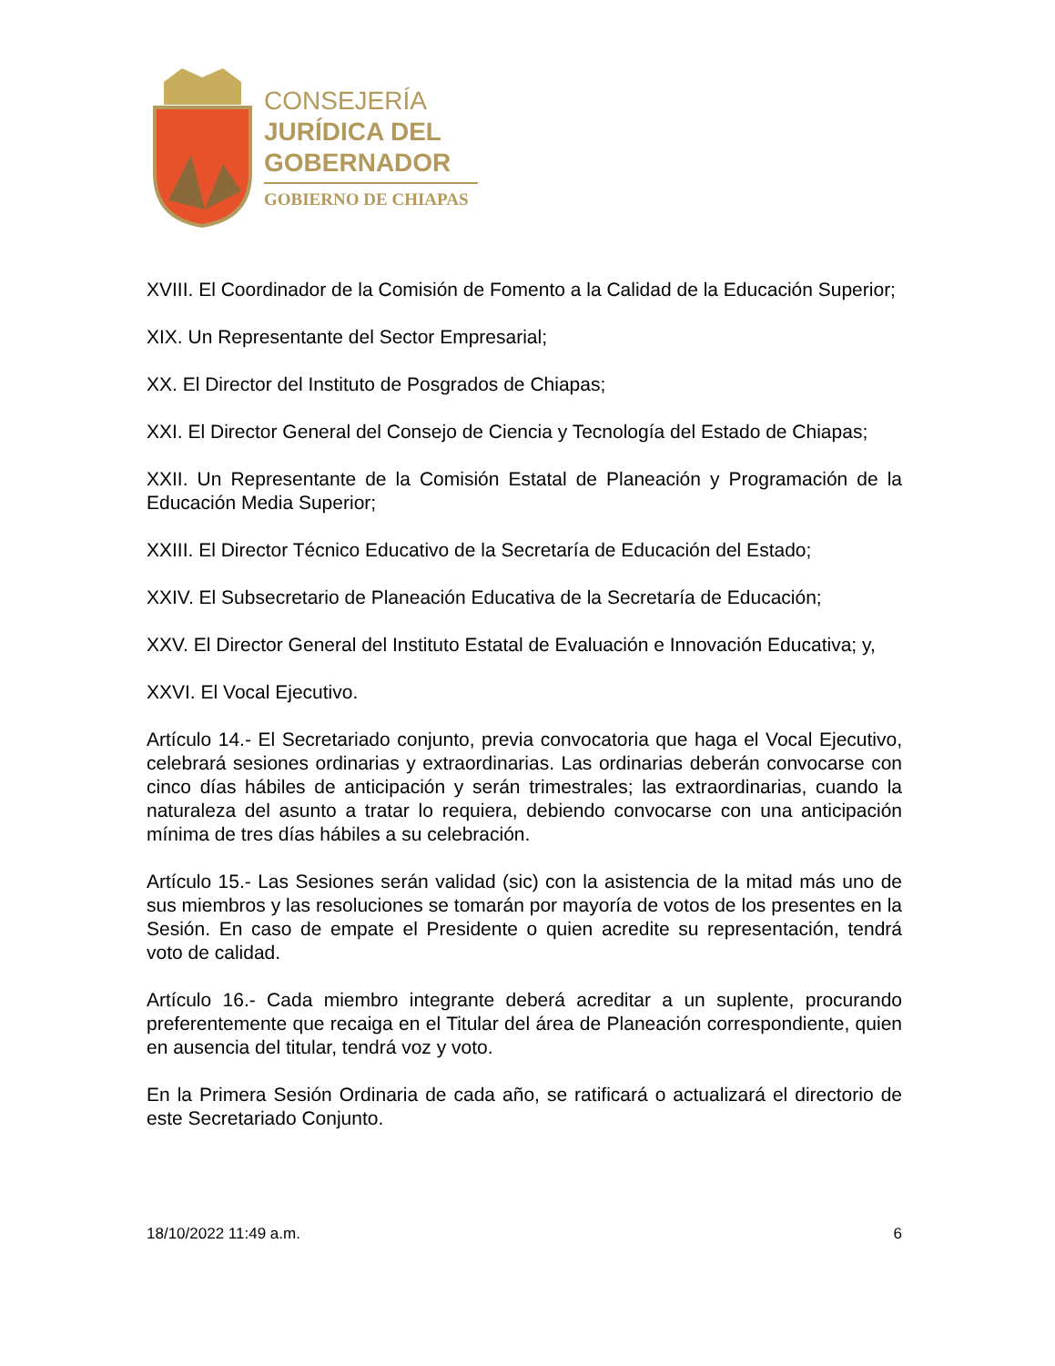CONSEJERÍA
JURÍDICA DEL
GOBERNADOR
GOBIERNO DE CHIAPAS
XVIII. El Coordinador de la Comisión de Fomento a la Calidad de la Educación Superior;
XIX. Un Representante del Sector Empresarial;
XX. El Director del Instituto de Posgrados de Chiapas;
XXI. El Director General del Consejo de Ciencia y Tecnología del Estado de Chiapas;
XXII. Un Representante de la Comisión Estatal de Planeación y Programación de la Educación Media Superior;
XXIII. El Director Técnico Educativo de la Secretaría de Educación del Estado;
XXIV. El Subsecretario de Planeación Educativa de la Secretaría de Educación;
XXV. El Director General del Instituto Estatal de Evaluación e Innovación Educativa; y,
XXVI. El Vocal Ejecutivo.
Artículo 14.- El Secretariado conjunto, previa convocatoria que haga el Vocal Ejecutivo, celebrará sesiones ordinarias y extraordinarias. Las ordinarias deberán convocarse con cinco días hábiles de anticipación y serán trimestrales; las extraordinarias, cuando la naturaleza del asunto a tratar lo requiera, debiendo convocarse con una anticipación mínima de tres días hábiles a su celebración.
Artículo 15.- Las Sesiones serán validad (sic) con la asistencia de la mitad más uno de sus miembros y las resoluciones se tomarán por mayoría de votos de los presentes en la Sesión. En caso de empate el Presidente o quien acredite su representación, tendrá voto de calidad.
Artículo 16.- Cada miembro integrante deberá acreditar a un suplente, procurando preferentemente que recaiga en el Titular del área de Planeación correspondiente, quien en ausencia del titular, tendrá voz y voto.
En la Primera Sesión Ordinaria de cada año, se ratificará o actualizará el directorio de este Secretariado Conjunto.
18/10/2022 11:49 a.m. 6